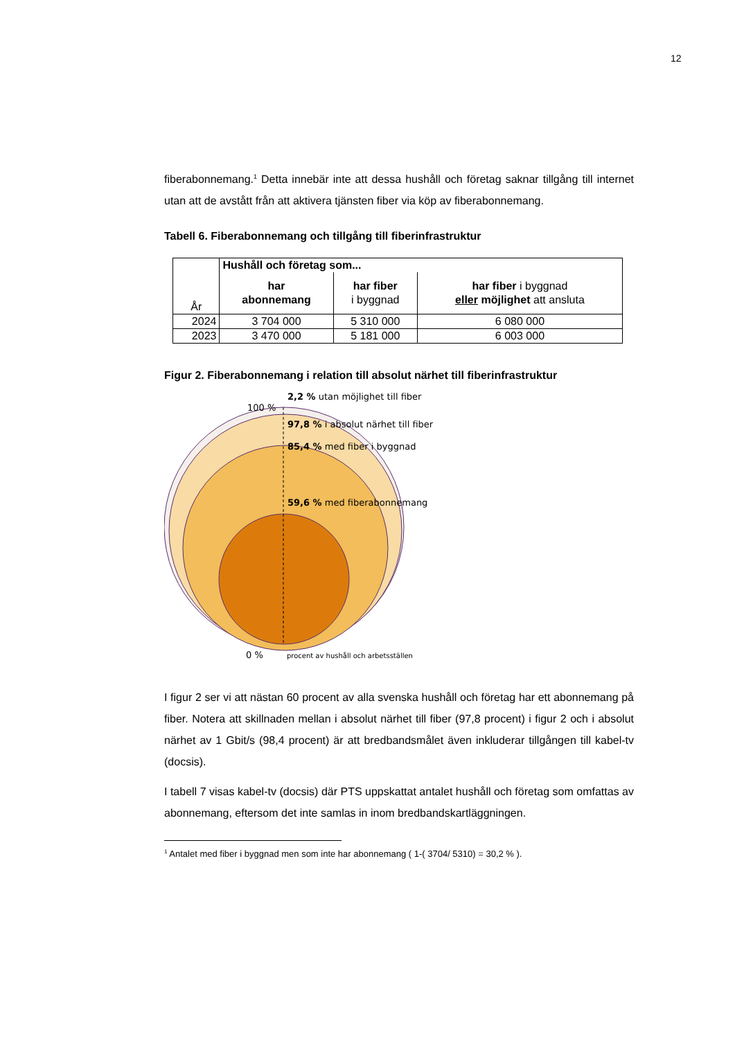12
fiberabonnemang.<sup>1</sup> Detta innebär inte att dessa hushåll och företag saknar tillgång till internet utan att de avstått från att aktivera tjänsten fiber via köp av fiberabonnemang.
Tabell 6. Fiberabonnemang och tillgång till fiberinfrastruktur
| År | Hushåll och företag som... | | |
| --- | --- | --- | --- |
| | har abonnemang | har fiber i byggnad | har fiber i byggnad eller möjlighet att ansluta |
| 2024 | 3 704 000 | 5 310 000 | 6 080 000 |
| 2023 | 3 470 000 | 5 181 000 | 6 003 000 |
Figur 2. Fiberabonnemang i relation till absolut närhet till fiberinfrastruktur
2,2 % utan möjlighet till fiber
100 %
97,8 % i absolut närhet till fiber
85,4 % med fiber i byggnad
59,6 % med fiberabonnemang
0 % procent av hushåll och arbetsställen
I figur 2 ser vi att nästan 60 procent av alla svenska hushåll och företag har ett abonnemang på fiber. Notera att skillnaden mellan i absolut närhet till fiber (97,8 procent) i figur 2 och i absolut närhet av 1 Gbit/s (98,4 procent) är att bredbandsmålet även inkluderar tillgången till kabel-tv (docsis).
I tabell 7 visas kabel-tv (docsis) där PTS uppskattat antalet hushåll och företag som omfattas av abonnemang, eftersom det inte samlas in inom bredbandskartläggningen.
<sup>1</sup> Antalet med fiber i byggnad men som inte har abonnemang ( 1-( 3704/ 5310) = 30,2 % ).